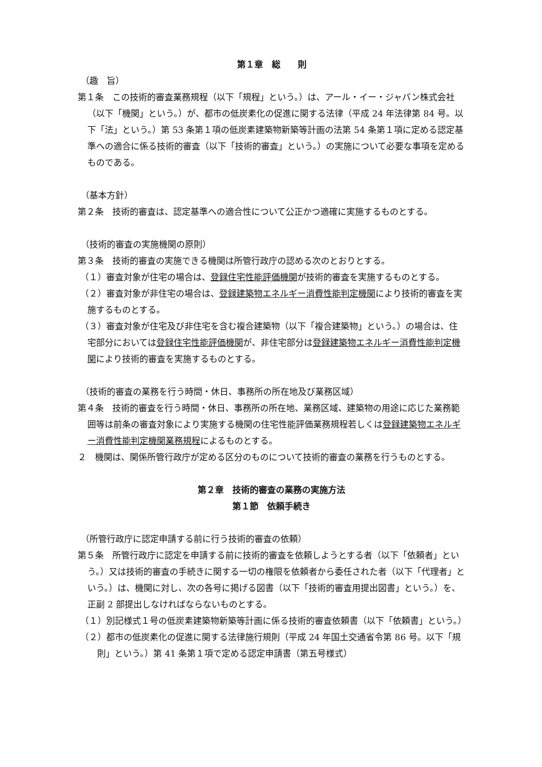第１章　総　　則
（趣　旨）
第１条　この技術的審査業務規程（以下「規程」という。）は、アール・イー・ジャパン株式会社（以下「機関」という。）が、都市の低炭素化の促進に関する法律（平成 24 年法律第 84 号。以下「法」という。）第 53 条第１項の低炭素建築物新築等計画の法第 54 条第１項に定める認定基準への適合に係る技術的審査（以下「技術的審査」という。）の実施について必要な事項を定めるものである。
（基本方針）
第２条　技術的審査は、認定基準への適合性について公正かつ適確に実施するものとする。
（技術的審査の実施機関の原則）
第３条　技術的審査の実施できる機関は所管行政庁の認める次のとおりとする。
（１）審査対象が住宅の場合は、登録住宅性能評価機関が技術的審査を実施するものとする。
（２）審査対象が非住宅の場合は、登録建築物エネルギー消費性能判定機関により技術的審査を実施するものとする。
（３）審査対象が住宅及び非住宅を含む複合建築物（以下「複合建築物」という。）の場合は、住宅部分においては登録住宅性能評価機関が、非住宅部分は登録建築物エネルギー消費性能判定機関により技術的審査を実施するものとする。
（技術的審査の業務を行う時間・休日、事務所の所在地及び業務区域）
第４条　技術的審査を行う時間・休日、事務所の所在地、業務区域、建築物の用途に応じた業務範囲等は前条の審査対象により実施する機関の住宅性能評価業務規程若しくは登録建築物エネルギー消費性能判定機関業務規程によるものとする。
２　機関は、関係所管行政庁が定める区分のものについて技術的審査の業務を行うものとする。
第２章　技術的審査の業務の実施方法
第１節　依頼手続き
（所管行政庁に認定申請する前に行う技術的審査の依頼）
第５条　所管行政庁に認定を申請する前に技術的審査を依頼しようとする者（以下「依頼者」という。）又は技術的審査の手続きに関する一切の権限を依頼者から委任された者（以下「代理者」という。）は、機関に対し、次の各号に掲げる図書（以下「技術的審査用提出図書」という。）を、正副 2 部提出しなければならないものとする。
（１）別記様式１号の低炭素建築物新築等計画に係る技術的審査依頼書（以下「依頼書」という。）
（２）都市の低炭素化の促進に関する法律施行規則（平成 24 年国土交通省令第 86 号。以下「規則」という。）第 41 条第１項で定める認定申請書（第五号様式）